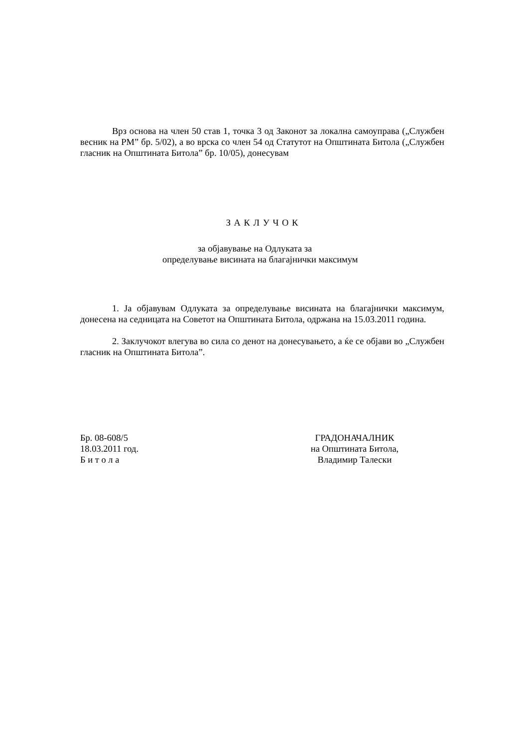Врз основа на член 50 став 1, точка 3 од Законот за локална самоуправа („Службен весник на РМ” бр. 5/02), а во врска со член 54 од Статутот на Општината Битола („Службен гласник на Општината Битола” бр. 10/05), донесувам
З А К Л У Ч О К
за објавување на Одлуката за
определување висината на благајнички максимум
1. Ја објавувам Одлуката за определување висината на благајнички максимум, донесена на седницата на Советот на Општината Битола, одржана на 15.03.2011 година.
2. Заклучокот влегува во сила со денот на донесувањето, а ќе се објави во „Службен гласник на Општината Битола”.
Бр. 08-608/5
18.03.2011 год.
Б и т о л а
ГРАДОНАЧАЛНИК
на Општината Битола,
Владимир Талески